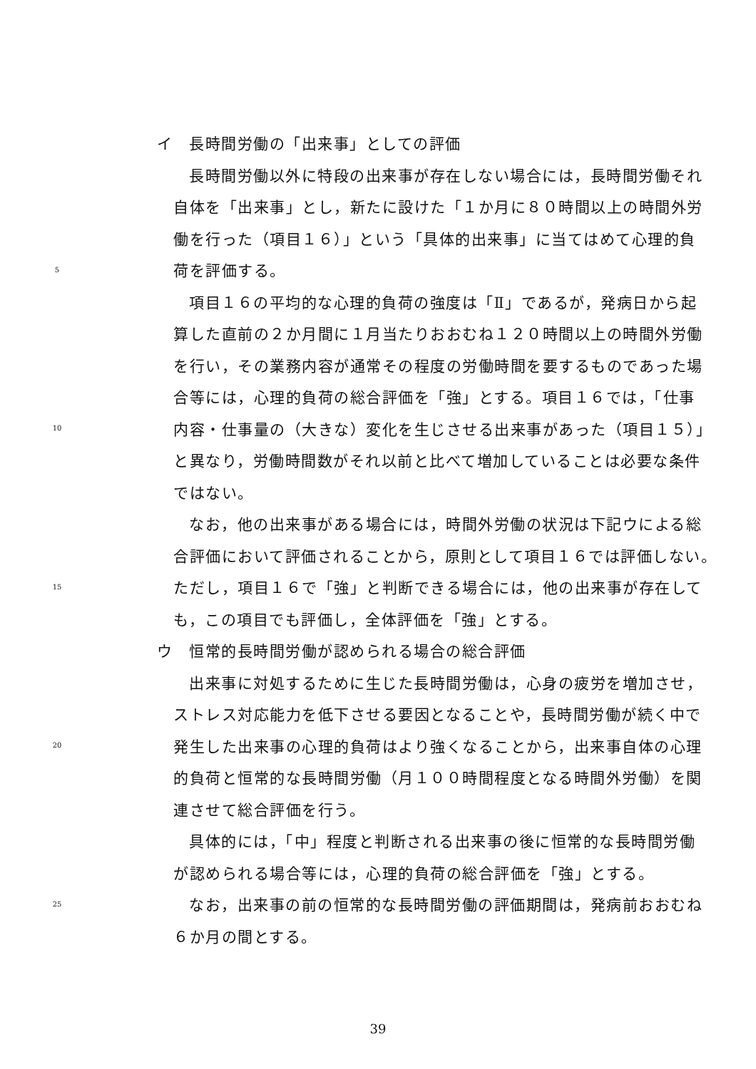イ　長時間労働の「出来事」としての評価
長時間労働以外に特段の出来事が存在しない場合には，長時間労働それ
自体を「出来事」とし，新たに設けた「１か月に８０時間以上の時間外労
働を行った（項目１６）」という「具体的出来事」に当てはめて心理的負
5
荷を評価する。
項目１６の平均的な心理的負荷の強度は「Ⅱ」であるが，発病日から起
算した直前の２か月間に１月当たりおおむね１２０時間以上の時間外労働
を行い，その業務内容が通常その程度の労働時間を要するものであった場
合等には，心理的負荷の総合評価を「強」とする。項目１６では，「仕事
10
内容・仕事量の（大きな）変化を生じさせる出来事があった（項目１５）」
と異なり，労働時間数がそれ以前と比べて増加していることは必要な条件
ではない。
なお，他の出来事がある場合には，時間外労働の状況は下記ウによる総
合評価において評価されることから，原則として項目１６では評価しない。
15
ただし，項目１６で「強」と判断できる場合には，他の出来事が存在して
も，この項目でも評価し，全体評価を「強」とする。
ウ　恒常的長時間労働が認められる場合の総合評価
出来事に対処するために生じた長時間労働は，心身の疲労を増加させ，
ストレス対応能力を低下させる要因となることや，長時間労働が続く中で
20
発生した出来事の心理的負荷はより強くなることから，出来事自体の心理
的負荷と恒常的な長時間労働（月１００時間程度となる時間外労働）を関
連させて総合評価を行う。
具体的には，「中」程度と判断される出来事の後に恒常的な長時間労働
が認められる場合等には，心理的負荷の総合評価を「強」とする。
25
なお，出来事の前の恒常的な長時間労働の評価期間は，発病前おおむね
６か月の間とする。
39